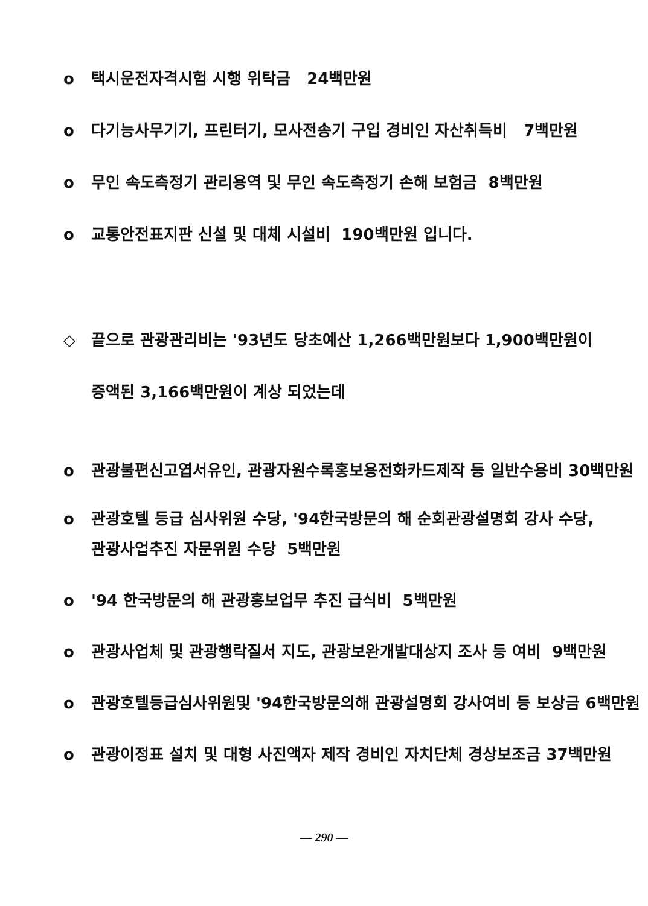o 택시운전자격시험 시행 위탁금 24백만원
o 다기능사무기기, 프린터기, 모사전송기 구입 경비인 자산취득비 7백만원
o 무인 속도측정기 관리용역 및 무인 속도측정기 손해 보험금 8백만원
o 교통안전표지판 신설 및 대체 시설비 190백만원 입니다.
◇ 끝으로 관광관리비는 '93년도 당초예산 1,266백만원보다 1,900백만원이
증액된 3,166백만원이 계상 되었는데
o 관광불편신고엽서유인, 관광자원수록홍보용전화카드제작 등 일반수용비 30백만원
o 관광호텔 등급 심사위원 수당, '94한국방문의 해 순회관광설명회 강사 수당,
관광사업추진 자문위원 수당 5백만원
o '94 한국방문의 해 관광홍보업무 추진 급식비 5백만원
o 관광사업체 및 관광행락질서 지도, 관광보완개발대상지 조사 등 여비 9백만원
o 관광호텔등급심사위원및 '94한국방문의해 관광설명회 강사여비 등 보상금 6백만원
o 관광이정표 설치 및 대형 사진액자 제작 경비인 자치단체 경상보조금 37백만원
— 290 —